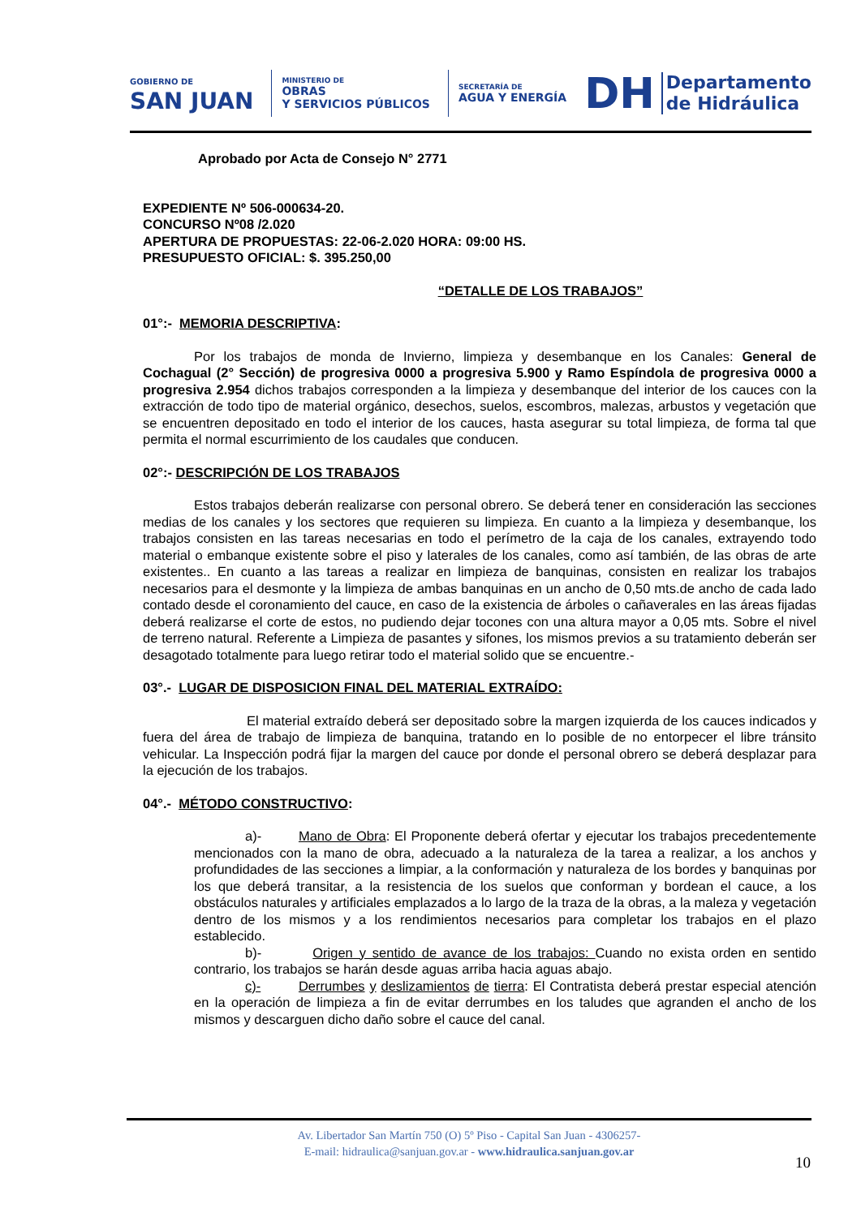GOBIERNO DE
SAN JUAN
MINISTERIO DE
OBRAS
Y SERVICIOS PÚBLICOS
SECRETARÍA DE
AGUA Y ENERGÍA
DH Departamento
de Hidráulica
Aprobado por Acta de Consejo N° 2771
EXPEDIENTE Nº 506-000634-20.
CONCURSO Nº08 /2.020
APERTURA DE PROPUESTAS: 22-06-2.020 HORA: 09:00 HS.
PRESUPUESTO OFICIAL: $. 395.250,00
“DETALLE DE LOS TRABAJOS”
01°:- MEMORIA DESCRIPTIVA:
Por los trabajos de monda de Invierno, limpieza y desembanque en los Canales: General de Cochagual (2° Sección) de progresiva 0000 a progresiva 5.900 y Ramo Espíndola de progresiva 0000 a progresiva 2.954 dichos trabajos corresponden a la limpieza y desembanque del interior de los cauces con la extracción de todo tipo de material orgánico, desechos, suelos, escombros, malezas, arbustos y vegetación que se encuentren depositado en todo el interior de los cauces, hasta asegurar su total limpieza, de forma tal que permita el normal escurrimiento de los caudales que conducen.
02°:- DESCRIPCIÓN DE LOS TRABAJOS
Estos trabajos deberán realizarse con personal obrero. Se deberá tener en consideración las secciones medias de los canales y los sectores que requieren su limpieza. En cuanto a la limpieza y desembanque, los trabajos consisten en las tareas necesarias en todo el perímetro de la caja de los canales, extrayendo todo material o embanque existente sobre el piso y laterales de los canales, como así también, de las obras de arte existentes.. En cuanto a las tareas a realizar en limpieza de banquinas, consisten en realizar los trabajos necesarios para el desmonte y la limpieza de ambas banquinas en un ancho de 0,50 mts.de ancho de cada lado contado desde el coronamiento del cauce, en caso de la existencia de árboles o cañaverales en las áreas fijadas deberá realizarse el corte de estos, no pudiendo dejar tocones con una altura mayor a 0,05 mts. Sobre el nivel de terreno natural. Referente a Limpieza de pasantes y sifones, los mismos previos a su tratamiento deberán ser desagotado totalmente para luego retirar todo el material solido que se encuentre.-
03°.- LUGAR DE DISPOSICION FINAL DEL MATERIAL EXTRAÍDO:
El material extraído deberá ser depositado sobre la margen izquierda de los cauces indicados y fuera del área de trabajo de limpieza de banquina, tratando en lo posible de no entorpecer el libre tránsito vehicular. La Inspección podrá fijar la margen del cauce por donde el personal obrero se deberá desplazar para la ejecución de los trabajos.
04°.- MÉTODO CONSTRUCTIVO:
a)- Mano de Obra: El Proponente deberá ofertar y ejecutar los trabajos precedentemente mencionados con la mano de obra, adecuado a la naturaleza de la tarea a realizar, a los anchos y profundidades de las secciones a limpiar, a la conformación y naturaleza de los bordes y banquinas por los que deberá transitar, a la resistencia de los suelos que conforman y bordean el cauce, a los obstáculos naturales y artificiales emplazados a lo largo de la traza de la obras, a la maleza y vegetación dentro de los mismos y a los rendimientos necesarios para completar los trabajos en el plazo establecido.
b)- Origen y sentido de avance de los trabajos: Cuando no exista orden en sentido contrario, los trabajos se harán desde aguas arriba hacia aguas abajo.
c)- Derrumbes y deslizamientos de tierra: El Contratista deberá prestar especial atención en la operación de limpieza a fin de evitar derrumbes en los taludes que agranden el ancho de los mismos y descarguen dicho daño sobre el cauce del canal.
Av. Libertador San Martín 750 (O) 5º Piso - Capital San Juan - 4306257-
E-mail: hidraulica@sanjuan.gov.ar - www.hidraulica.sanjuan.gov.ar
10